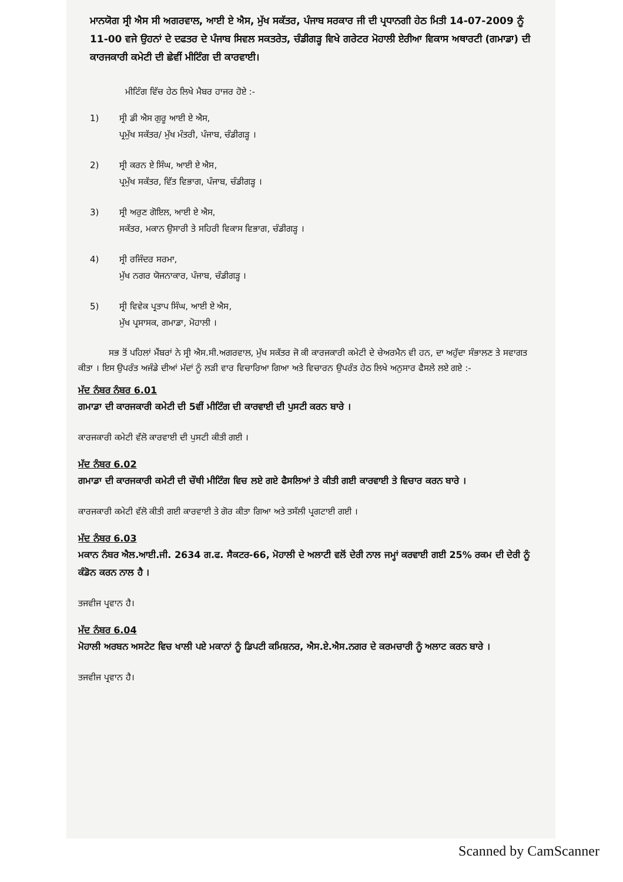ਮਾਨਯੋਗ ਸ੍ਰੀ ਐਸ ਸੀ ਅਗਰਵਾਲ, ਆਈ ਏ ਐਸ, ਮੁੱਖ ਸਕੱਤਰ, ਪੰਜਾਬ ਸਰਕਾਰ ਜੀ ਦੀ ਪ੍ਰਧਾਨਗੀ ਹੇਠ ਮਿਤੀ 14-07-2009 ਨੂੰ 11-00 ਵਜੇ ਉਹਨਾਂ ਦੇ ਦਫਤਰ ਦੇ ਪੰਜਾਬ ਸਿਵਲ ਸਕਤਰੇਤ, ਚੰਡੀਗੜ੍ਹ ਵਿਖੇ ਗਰੇਟਰ ਮੋਹਾਲੀ ਏਰੀਆ ਵਿਕਾਸ ਅਥਾਰਟੀ (ਗਮਾਡਾ) ਦੀ ਕਾਰਜਕਾਰੀ ਕਮੇਟੀ ਦੀ ਛੇਵੀਂ ਮੀਟਿੰਗ ਦੀ ਕਾਰਵਾਈ।
ਮੀਟਿੰਗ ਵਿੱਚ ਹੇਠ ਲਿਖੇ ਮੈਬਰ ਹਾਜਰ ਹੋਏ :-
1) ਸ੍ਰੀ ਡੀ ਐਸ ਗੁਰੂ ਆਈ ਏ ਐਸ,
ਪ੍ਰਮੁੱਖ ਸਕੱਤਰ/ ਮੁੱਖ ਮੰਤਰੀ, ਪੰਜਾਬ, ਚੰਡੀਗੜ੍ਹ ।
2) ਸ੍ਰੀ ਕਰਨ ਏ ਸਿੰਘ, ਆਈ ਏ ਐਸ,
ਪ੍ਰਮੁੱਖ ਸਕੱਤਰ, ਵਿੱਤ ਵਿਭਾਗ, ਪੰਜਾਬ, ਚੰਡੀਗੜ੍ਹ ।
3) ਸ੍ਰੀ ਅਰੁਣ ਗੋਇਲ, ਆਈ ਏ ਐਸ,
ਸਕੱਤਰ, ਮਕਾਨ ਉਸਾਰੀ ਤੇ ਸਹਿਰੀ ਵਿਕਾਸ ਵਿਭਾਗ, ਚੰਡੀਗੜ੍ਹ ।
4) ਸ੍ਰੀ ਰਜਿੰਦਰ ਸਰਮਾ,
ਮੁੱਖ ਨਗਰ ਯੋਜਨਾਕਾਰ, ਪੰਜਾਬ, ਚੰਡੀਗੜ੍ਹ ।
5) ਸ੍ਰੀ ਵਿਵੇਕ ਪ੍ਰਤਾਪ ਸਿੰਘ, ਆਈ ਏ ਐਸ,
ਮੁੱਖ ਪ੍ਰਸਾਸਕ, ਗਮਾਡਾ, ਮੋਹਾਲੀ ।
ਸਭ ਤੋਂ ਪਹਿਲਾਂ ਮੈਂਬਰਾਂ ਨੇ ਸ੍ਰੀ ਐਸ.ਸੀ.ਅਗਰਵਾਲ, ਮੁੱਖ ਸਕੱਤਰ ਜੋ ਕੀ ਕਾਰਜਕਾਰੀ ਕਮੇਟੀ ਦੇ ਚੇਅਰਮੈਨ ਵੀ ਹਨ, ਦਾ ਅਹੁੱਦਾ ਸੰਭਾਲਣ ਤੇ ਸਵਾਗਤ ਕੀਤਾ । ਇਸ ਉਪਰੰਤ ਅਜੰਡੇ ਦੀਆਂ ਮੱਦਾਂ ਨੂੰ ਲੜੀ ਵਾਰ ਵਿਚਾਰਿਆ ਗਿਆ ਅਤੇ ਵਿਚਾਰਨ ਉਪਰੰਤ ਹੇਠ ਲਿਖੇ ਅਨੁਸਾਰ ਫੈਸਲੇ ਲਏ ਗਏ :-
ਮੱਦ ਨੰਬਰ ਨੰਬਰ 6.01
ਗਮਾਡਾ ਦੀ ਕਾਰਜਕਾਰੀ ਕਮੇਟੀ ਦੀ 5ਵੀਂ ਮੀਟਿੰਗ ਦੀ ਕਾਰਵਾਈ ਦੀ ਪੁਸਟੀ ਕਰਨ ਬਾਰੇ ।
ਕਾਰਜਕਾਰੀ ਕਮੇਟੀ ਵੱਲੋ ਕਾਰਵਾਈ ਦੀ ਪੁਸਟੀ ਕੀਤੀ ਗਈ ।
ਮੱਦ ਨੰਬਰ 6.02
ਗਮਾਡਾ ਦੀ ਕਾਰਜਕਾਰੀ ਕਮੇਟੀ ਦੀ ਚੌਥੀ ਮੀਟਿੰਗ ਵਿਚ ਲਏ ਗਏ ਫੈਸਲਿਆਂ ਤੇ ਕੀਤੀ ਗਈ ਕਾਰਵਾਈ ਤੇ ਵਿਚਾਰ ਕਰਨ ਬਾਰੇ ।
ਕਾਰਜਕਾਰੀ ਕਮੇਟੀ ਵੱਲੋ ਕੀਤੀ ਗਈ ਕਾਰਵਾਈ ਤੇ ਗੋਰ ਕੀਤਾ ਗਿਆ ਅਤੇ ਤਸੱਲੀ ਪ੍ਰਗਟਾਈ ਗਈ ।
ਮੱਦ ਨੰਬਰ 6.03
ਮਕਾਨ ਨੰਬਰ ਐਲ.ਆਈ.ਜੀ. 2634 ਗ.ਫ. ਸੈਕਟਰ-66, ਮੋਹਾਲੀ ਦੇ ਅਲਾਟੀ ਵਲੋਂ ਦੇਰੀ ਨਾਲ ਜਮ੍ਹਾਂ ਕਰਵਾਈ ਗਈ 25% ਰਕਮ ਦੀ ਦੇਰੀ ਨੂੰ ਕੰਡੋਨ ਕਰਨ ਨਾਲ ਹੈ ।
ਤਜਵੀਜ ਪ੍ਰਵਾਨ ਹੈ।
ਮੱਦ ਨੰਬਰ 6.04
ਮੋਹਾਲੀ ਅਰਬਨ ਅਸਟੇਟ ਵਿਚ ਖਾਲੀ ਪਏ ਮਕਾਨਾਂ ਨੂੰ ਡਿਪਟੀ ਕਮਿਸ਼ਨਰ, ਐਸ.ਏ.ਐਸ.ਨਗਰ ਦੇ ਕਰਮਚਾਰੀ ਨੂੰ ਅਲਾਟ ਕਰਨ ਬਾਰੇ ।
ਤਜਵੀਜ ਪ੍ਰਵਾਨ ਹੈ।
Scanned by CamScanner